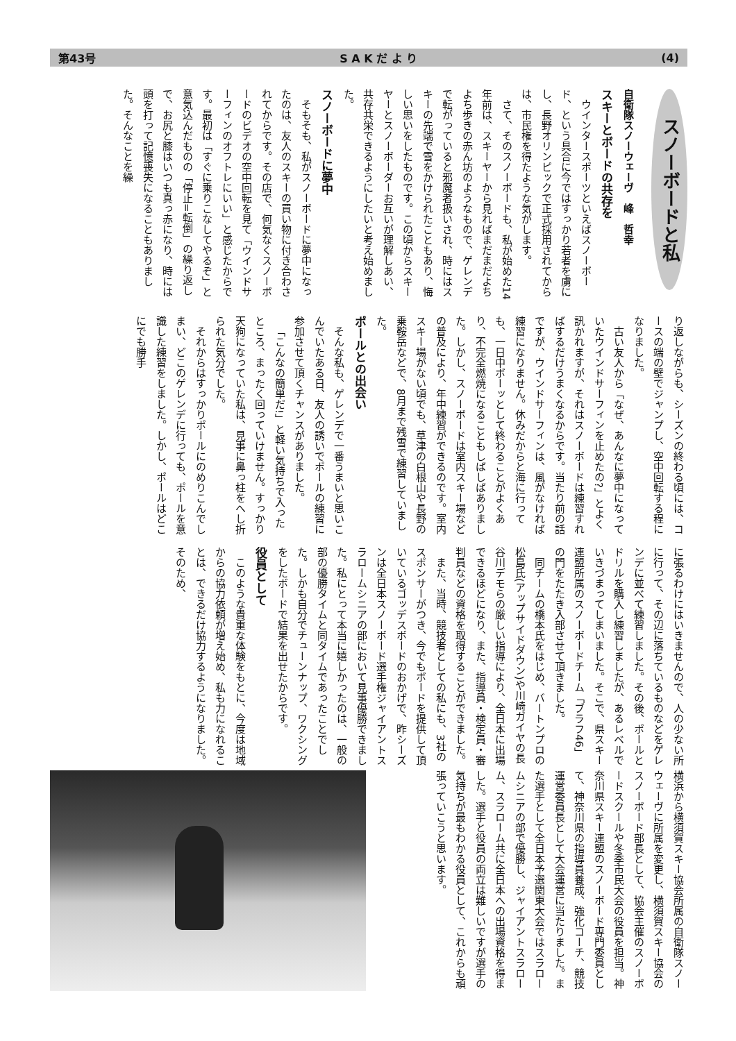第43号 S A K だ よ り (4)
スノーボードと私
自衛隊スノーウェーヴ　峰　哲幸
スキーとボードの共存を
ウインタースポーツといえばスノーボード、という具合に今ではすっかり若者を虜にし、長野オリンピックで正式採用されてからは、市民権を得たような気がします。
さて、そのスノーボードも、私が始めた14年前は、スキーヤーから見ればまだまだよちよち歩きの赤ん坊のようなもので、ゲレンデで転がっていると邪魔者扱いされ、時にはスキーの先端で雪をかけられたこともあり、悔しい思いをしたものです。この頃からスキーヤーとスノーボーダーお互いが理解しあい、共存共栄できるようにしたいと考え始めました。
スノーボードに夢中
そもそも、私がスノーボードに夢中になったのは、友人のスキーの買い物に付き合わされてからです。その店で、何気なくスノーボードのビデオの空中回転を見て「ウインドサーフィンのオフトレにいい」と感じたからです。最初は「すぐに乗りこなしてやるぞ」と意気込んだものの「停止=転倒」の繰り返しで、お尻と膝はいつも真っ赤になり、時には頭を打って記憶喪失になることもありました。そんなことを繰
り返しながらも、シーズンの終わる頃には、コースの端の壁でジャンプし、空中回転する程になりました。
古い友人から「なぜ、あんなに夢中になっていたウインドサーフィンを止めたの?」とよく訊かれますが、それはスノーボードは練習すればするだけうまくなるからです。当たり前の話ですが、ウインドサーフィンは、風がなければ練習になりません。休みだからと海に行っても、一日中ボーッとして終わることがよくあり、不完全燃焼になることもしばしばありました。しかし、スノーボードは室内スキー場などの普及により、年中練習ができるのです。室内スキー場がない頃でも、草津の白根山や長野の乗鞍岳などで、8月まで残雪で練習していました。
ポールとの出会い
そんな私も、ゲレンデで一番うまいと思いこんでいたある日、友人の誘いでポールの練習に参加させて頂くチャンスがありました。
「こんなの簡単だ!」と軽い気持ちで入ったところ、まったく回っていけません。すっかり天狗になっていた私は、見事に鼻っ柱をへし折られた気分でした。
それからはすっかりポールにのめりこんでしまい、どこのゲレンデに行っても、ポールを意識した練習をしました。しかし、ポールはどこにでも勝手
に張るわけにはいきませんので、人の少ない所に行って、その辺に落ちているものなどをゲレンデに並べて練習しました。その後、ポールとドリルを購入し練習しましたが、あるレベルでいきづまってしまいました。そこで、県スキー連盟所属のスノーボードチーム「ブラフ46」の門をたたき入部させて頂きました。
同チームの橋本氏をはじめ、バートンプロの松島氏(アップサイドダウン)や川崎ガイヤの長谷川デモらの厳しい指導により、全日本に出場できるほどになり、また、指導員・検定員・審判員などの資格を取得することができました。
また、当時、競技者としての私にも、3社のスポンサーがつき、今でもボードを提供して頂いているゴッデスボードのおかげで、昨シーズンは全日本スノーボード選手権ジャイアントスラロームシニアの部において見事優勝できました。私にとって本当に嬉しかったのは、一般の部の優勝タイムと同タイムであったことでした。しかも自分でチューンナップ、ワクシングをしたボードで結果を出せたからです。
役員として
このような貴重な体験をもとに、今度は地域からの協力依頼が増え始め、私も力になれることは、できるだけ協力するようになりました。そのため、
横浜から横須賀スキー協会所属の自衛隊スノーウェーヴに所属を変更し、横須賀スキー協会のスノーボード部長として、協会主催のスノーボードスクールや冬季市民大会の役員を担当。神奈川県スキー連盟のスノーボード専門委員として、神奈川県の指導員養成、強化コーチ、競技運営委員長として大会運営に当たりました。また選手として全日本予選関東大会ではスラロームシニアの部で優勝し、ジャイアントスラローム、スラローム共に全日本への出場資格を得ました。選手と役員の両立は難しいですが選手の気持ちが最もわかる役員として、これからも頑張っていこうと思います。